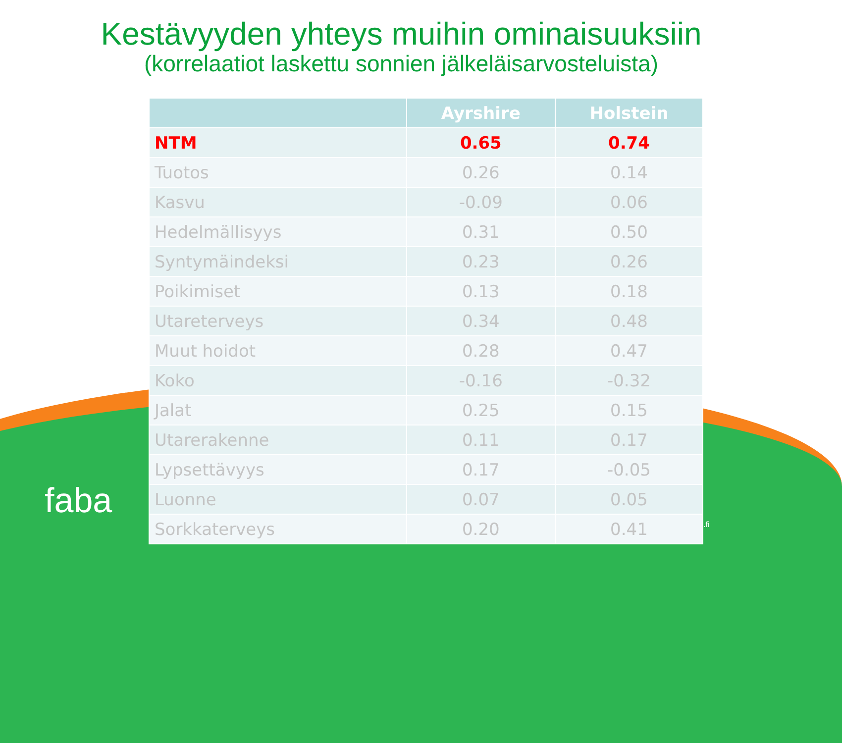Kestävyyden yhteys muihin ominaisuuksiin
(korrelaatiot laskettu sonnien jälkeläisarvosteluista)
| | Ayrshire | Holstein |
| --- | --- | --- |
| NTM | 0.65 | 0.74 |
| Tuotos | 0.26 | 0.14 |
| Kasvu | -0.09 | 0.06 |
| Hedelmällisyys | 0.31 | 0.50 |
| Syntymäindeksi | 0.23 | 0.26 |
| Poikimiset | 0.13 | 0.18 |
| Utareterveys | 0.34 | 0.48 |
| Muut hoidot | 0.28 | 0.47 |
| Koko | -0.16 | -0.32 |
| Jalat | 0.25 | 0.15 |
| Utarerakenne | 0.11 | 0.17 |
| Lypsettävyys | 0.17 | -0.05 |
| Luonne | 0.07 | 0.05 |
| Sorkkaterveys | 0.20 | 0.41 |
faba
.fi